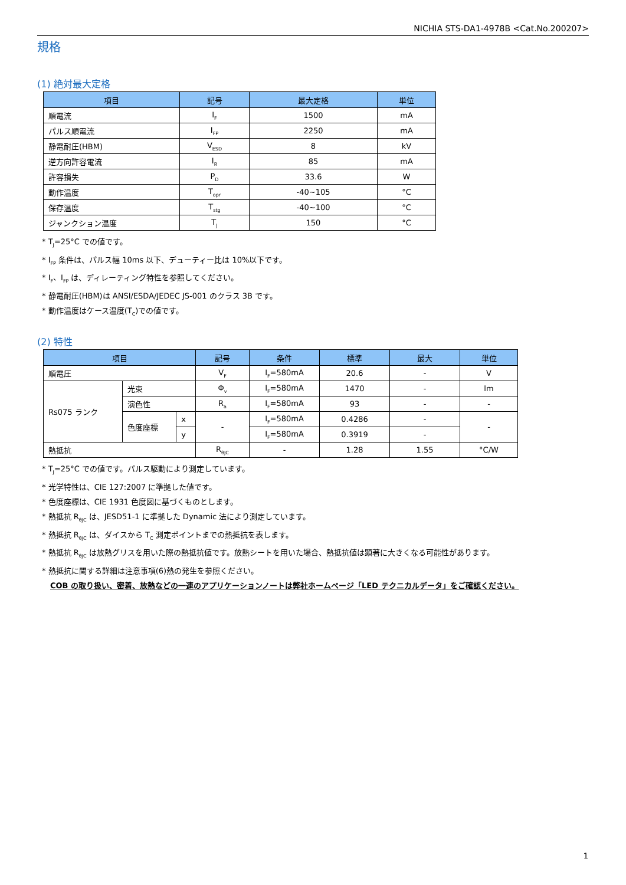NICHIA STS-DA1-4978B <Cat.No.200207>
規格
(1) 絶対最大定格
| 項目 | 記号 | 最大定格 | 単位 |
| --- | --- | --- | --- |
| 順電流 | I<sub>F</sub> | 1500 | mA |
| パルス順電流 | I<sub>FP</sub> | 2250 | mA |
| 静電耐圧(HBM) | V<sub>ESD</sub> | 8 | kV |
| 逆方向許容電流 | I<sub>R</sub> | 85 | mA |
| 許容損失 | P<sub>D</sub> | 33.6 | W |
| 動作温度 | T<sub>opr</sub> | -40~105 | °C |
| 保存温度 | T<sub>stg</sub> | -40~100 | °C |
| ジャンクション温度 | T<sub>J</sub> | 150 | °C |
* T<sub>J</sub>=25°C での値です。
* I<sub>FP</sub> 条件は、パルス幅 10ms 以下、デューティー比は 10%以下です。
* I<sub>F</sub>、I<sub>FP</sub> は、ディレーティング特性を参照してください。
* 静電耐圧(HBM)は ANSI/ESDA/JEDEC JS-001 のクラス 3B です。
* 動作温度はケース温度(T<sub>C</sub>)での値です。
(2) 特性
| 項目 | | | 記号 | 条件 | 標準 | 最大 | 単位 |
| --- | --- | --- | --- | --- | --- | --- | --- |
| 順電圧 | | | V<sub>F</sub> | I<sub>F</sub>=580mA | 20.6 | - | V |
| Rs075 ランク | 光束 | | Φ<sub>v</sub> | I<sub>F</sub>=580mA | 1470 | - | lm |
| | 演色性 | | R<sub>a</sub> | I<sub>F</sub>=580mA | 93 | - | - |
| | 色度座標 | x | - | I<sub>F</sub>=580mA | 0.4286 | - | - |
| | | y | | I<sub>F</sub>=580mA | 0.3919 | - | |
| 熱抵抗 | | | R<sub>θJC</sub> | - | 1.28 | 1.55 | °C/W |
* T<sub>J</sub>=25°C での値です。パルス駆動により測定しています。
* 光学特性は、CIE 127:2007 に準拠した値です。
* 色度座標は、CIE 1931 色度図に基づくものとします。
* 熱抵抗 R<sub>θJC</sub> は、JESD51-1 に準拠した Dynamic 法により測定しています。
* 熱抵抗 R<sub>θJC</sub> は、ダイスから T<sub>C</sub> 測定ポイントまでの熱抵抗を表します。
* 熱抵抗 R<sub>θJC</sub> は放熱グリスを用いた際の熱抵抗値です。放熱シートを用いた場合、熱抵抗値は顕著に大きくなる可能性があります。
* 熱抵抗に関する詳細は注意事項(6)熱の発生を参照ください。
COB の取り扱い、密着、放熱などの一連のアプリケーションノートは弊社ホームページ「LED テクニカルデータ」をご確認ください。
1